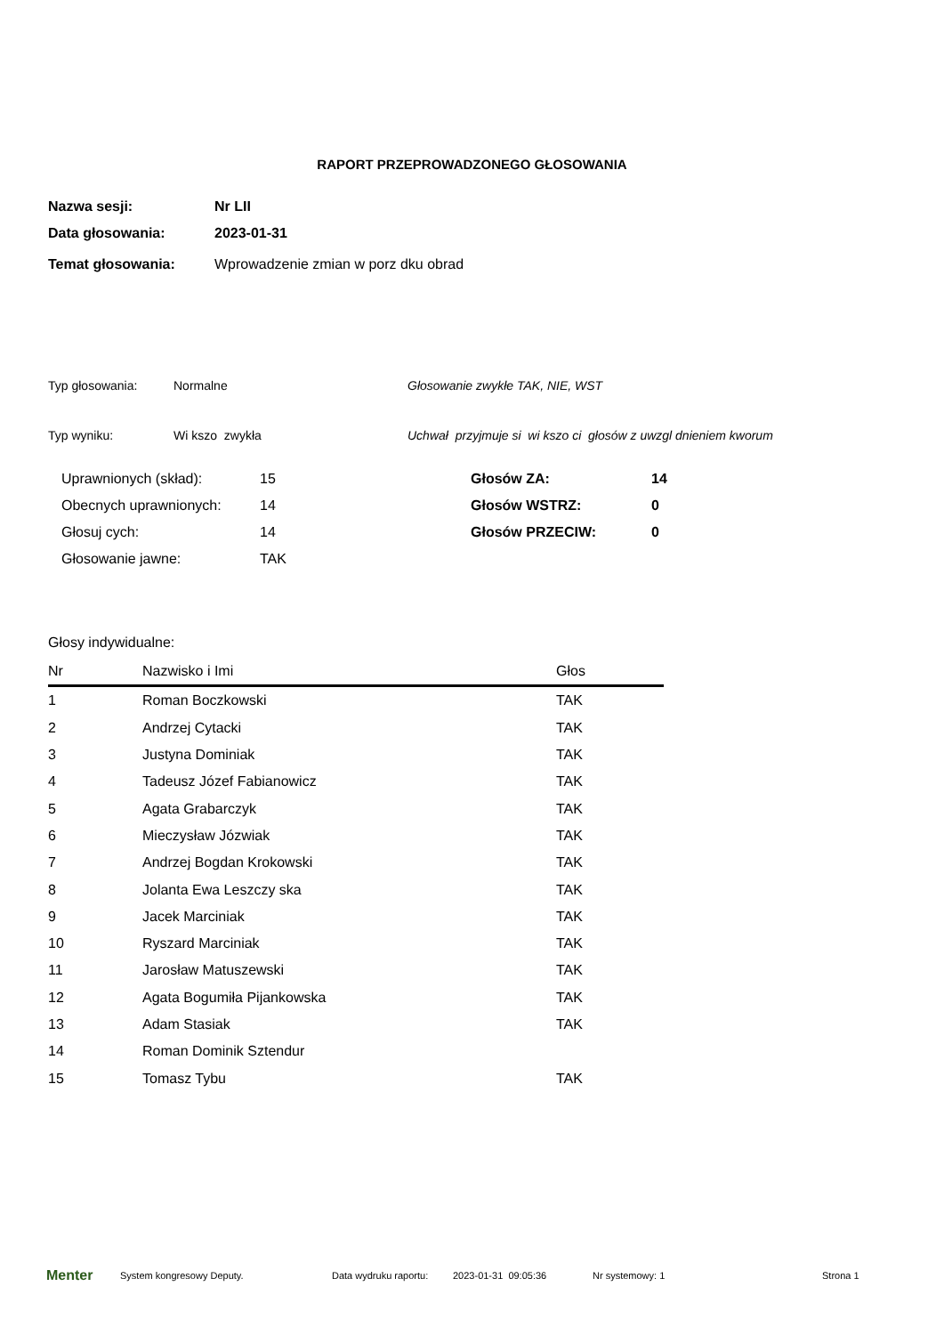RAPORT PRZEPROWADZONEGO GŁOSOWANIA
| Nazwa sesji: | Nr LII |
| Data głosowania: | 2023-01-31 |
| Temat głosowania: | Wprowadzenie zmian w porz dku obrad |
Typ głosowania: Normalne Głosowanie zwykłe TAK, NIE, WST
Typ wyniku: Wi kszo zwykła Uchwał przyjmuje si wi kszo ci głosów z uwzgl dnieniem kworum
| Uprawnionych (skład): | 15 | Głosów ZA: | 14 |
| Obecnych uprawnionych: | 14 | Głosów WSTRZ: | 0 |
| Głosuj cych: | 14 | Głosów PRZECIW: | 0 |
| Głosowanie jawne: | TAK | | |
Głosy indywidualne:
| Nr | Nazwisko i Imi | Głos |
| --- | --- | --- |
| 1 | Roman Boczkowski | TAK |
| 2 | Andrzej Cytacki | TAK |
| 3 | Justyna Dominiak | TAK |
| 4 | Tadeusz Józef Fabianowicz | TAK |
| 5 | Agata Grabarczyk | TAK |
| 6 | Mieczysław Józwiak | TAK |
| 7 | Andrzej Bogdan Krokowski | TAK |
| 8 | Jolanta Ewa Leszczy ska | TAK |
| 9 | Jacek Marciniak | TAK |
| 10 | Ryszard Marciniak | TAK |
| 11 | Jarosław Matuszewski | TAK |
| 12 | Agata Bogumiła Pijankowska | TAK |
| 13 | Adam Stasiak | TAK |
| 14 | Roman Dominik Sztendur | |
| 15 | Tomasz Tybu | TAK |
Menter System kongresowy Deputy. Data wydruku raportu: 2023-01-31 09:05:36 Nr systemowy: 1 Strona 1